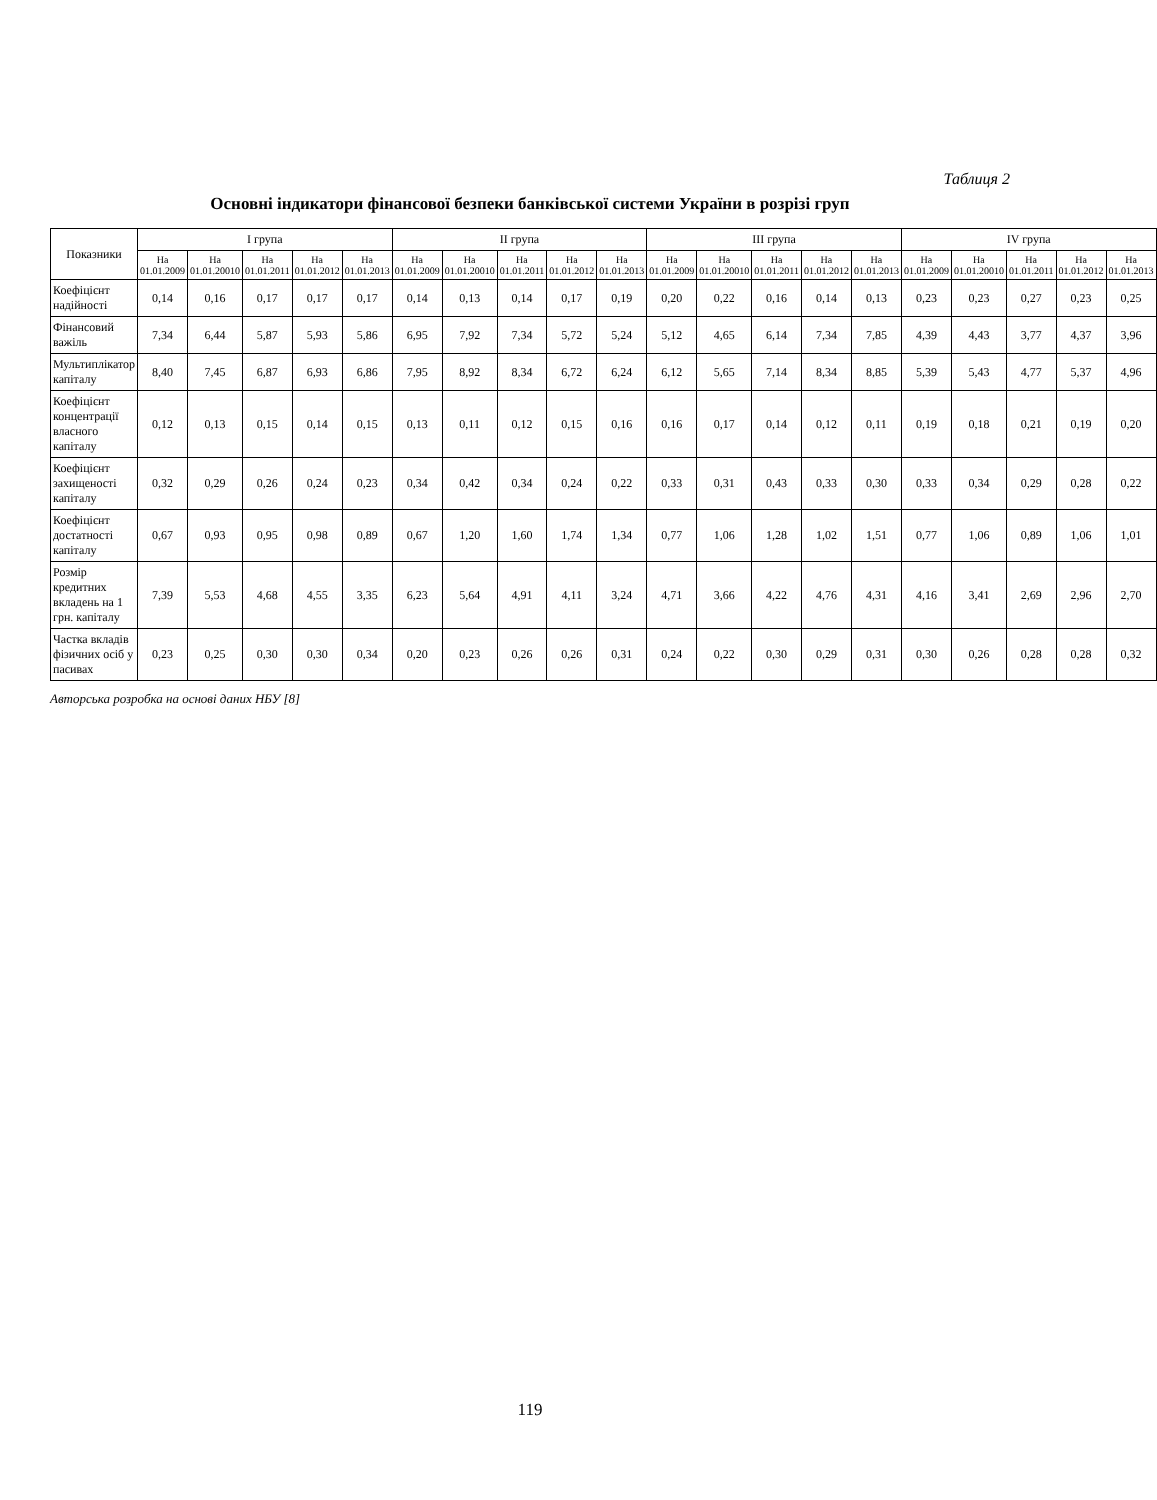Таблиця 2
Основні індикатори фінансової безпеки банківської системи України в розрізі груп
| Показники | I група | | | | | II група | | | | | III група | | | | | IV група | | | | |
| --- | --- | --- | --- | --- | --- | --- | --- | --- | --- | --- | --- | --- | --- | --- | --- | --- | --- | --- | --- | --- |
| | На 01.01.2009 | На 01.01.20010 | На 01.01.2011 | На 01.01.2012 | На 01.01.2013 | На 01.01.2009 | На 01.01.20010 | На 01.01.2011 | На 01.01.2012 | На 01.01.2013 | На 01.01.2009 | На 01.01.20010 | На 01.01.2011 | На 01.01.2012 | На 01.01.2013 | На 01.01.2009 | На 01.01.20010 | На 01.01.2011 | На 01.01.2012 | На 01.01.2013 |
| Коефіцієнт надійності | 0,14 | 0,16 | 0,17 | 0,17 | 0,17 | 0,14 | 0,13 | 0,14 | 0,17 | 0,19 | 0,20 | 0,22 | 0,16 | 0,14 | 0,13 | 0,23 | 0,23 | 0,27 | 0,23 | 0,25 |
| Фінансовий важіль | 7,34 | 6,44 | 5,87 | 5,93 | 5,86 | 6,95 | 7,92 | 7,34 | 5,72 | 5,24 | 5,12 | 4,65 | 6,14 | 7,34 | 7,85 | 4,39 | 4,43 | 3,77 | 4,37 | 3,96 |
| Мультиплікатор капіталу | 8,40 | 7,45 | 6,87 | 6,93 | 6,86 | 7,95 | 8,92 | 8,34 | 6,72 | 6,24 | 6,12 | 5,65 | 7,14 | 8,34 | 8,85 | 5,39 | 5,43 | 4,77 | 5,37 | 4,96 |
| Коефіцієнт концентрації власного капіталу | 0,12 | 0,13 | 0,15 | 0,14 | 0,15 | 0,13 | 0,11 | 0,12 | 0,15 | 0,16 | 0,16 | 0,17 | 0,14 | 0,12 | 0,11 | 0,19 | 0,18 | 0,21 | 0,19 | 0,20 |
| Коефіцієнт захищеності капіталу | 0,32 | 0,29 | 0,26 | 0,24 | 0,23 | 0,34 | 0,42 | 0,34 | 0,24 | 0,22 | 0,33 | 0,31 | 0,43 | 0,33 | 0,30 | 0,33 | 0,34 | 0,29 | 0,28 | 0,22 |
| Коефіцієнт достатності капіталу | 0,67 | 0,93 | 0,95 | 0,98 | 0,89 | 0,67 | 1,20 | 1,60 | 1,74 | 1,34 | 0,77 | 1,06 | 1,28 | 1,02 | 1,51 | 0,77 | 1,06 | 0,89 | 1,06 | 1,01 |
| Розмір кредитних вкладень на 1 грн. капіталу | 7,39 | 5,53 | 4,68 | 4,55 | 3,35 | 6,23 | 5,64 | 4,91 | 4,11 | 3,24 | 4,71 | 3,66 | 4,22 | 4,76 | 4,31 | 4,16 | 3,41 | 2,69 | 2,96 | 2,70 |
| Частка вкладів фізичних осіб у пасивах | 0,23 | 0,25 | 0,30 | 0,30 | 0,34 | 0,20 | 0,23 | 0,26 | 0,26 | 0,31 | 0,24 | 0,22 | 0,30 | 0,29 | 0,31 | 0,30 | 0,26 | 0,28 | 0,28 | 0,32 |
Авторська розробка на основі даних НБУ [8]
119